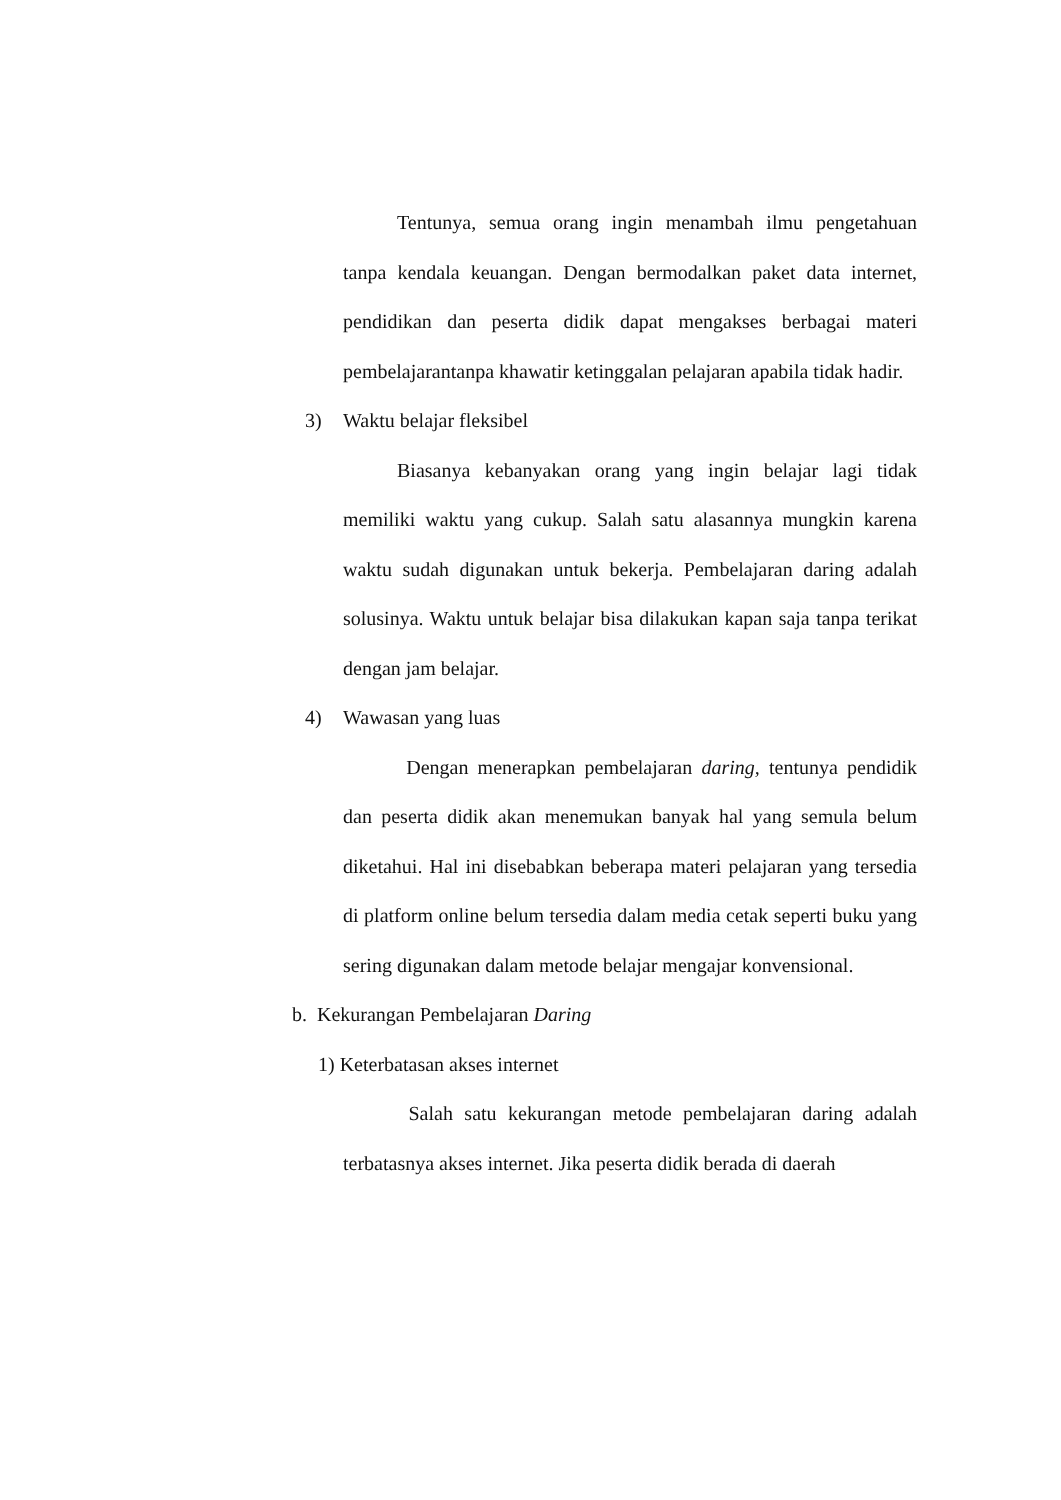Tentunya, semua orang ingin menambah ilmu pengetahuan tanpa kendala keuangan. Dengan bermodalkan paket data internet, pendidikan dan peserta didik dapat mengakses berbagai materi pembelajarantanpa khawatir ketinggalan pelajaran apabila tidak hadir.
3) Waktu belajar fleksibel
Biasanya kebanyakan orang yang ingin belajar lagi tidak memiliki waktu yang cukup. Salah satu alasannya mungkin karena waktu sudah digunakan untuk bekerja. Pembelajaran daring adalah solusinya. Waktu untuk belajar bisa dilakukan kapan saja tanpa terikat dengan jam belajar.
4) Wawasan yang luas
Dengan menerapkan pembelajaran daring, tentunya pendidik dan peserta didik akan menemukan banyak hal yang semula belum diketahui. Hal ini disebabkan beberapa materi pelajaran yang tersedia di platform online belum tersedia dalam media cetak seperti buku yang sering digunakan dalam metode belajar mengajar konvensional.
b. Kekurangan Pembelajaran Daring
1) Keterbatasan akses internet
Salah satu kekurangan metode pembelajaran daring adalah terbatasnya akses internet. Jika peserta didik berada di daerah